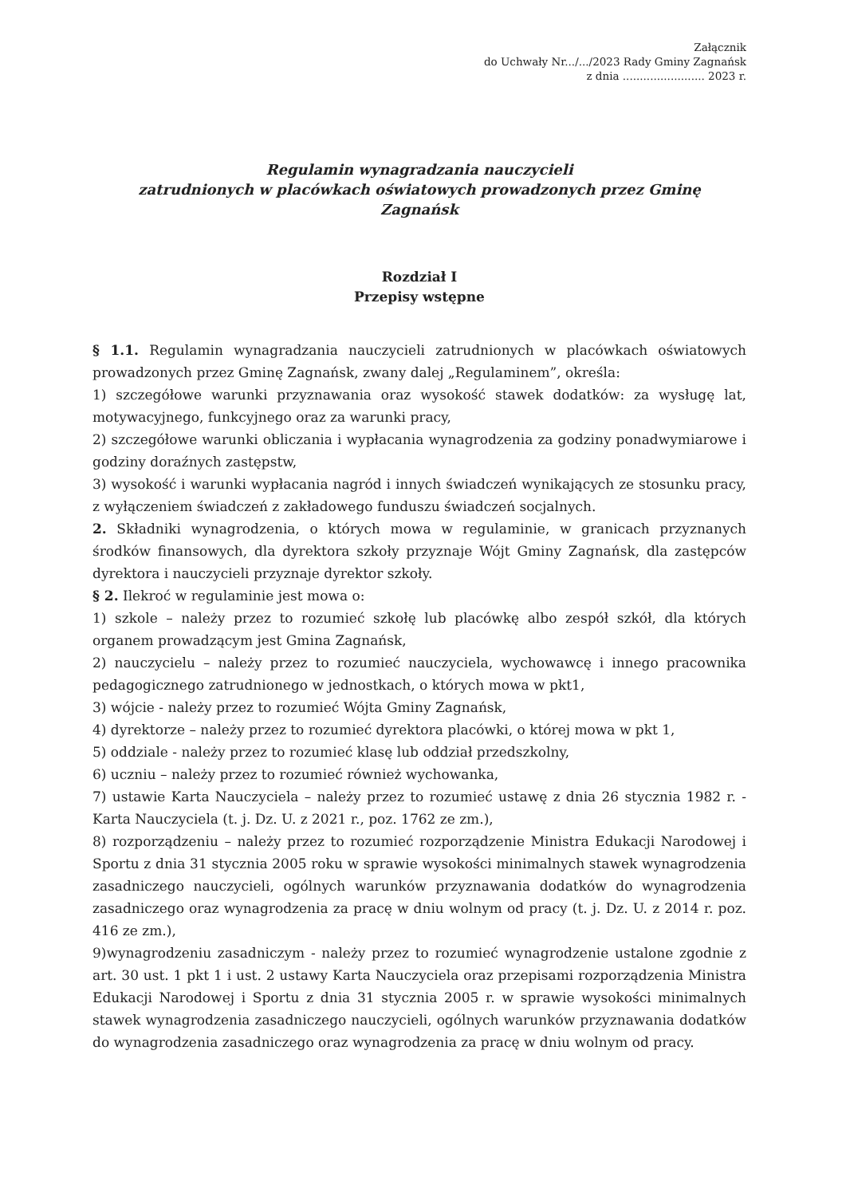Załącznik
do Uchwały Nr.../.../2023 Rady Gminy Zagnańsk
z dnia ........................ 2023 r.
Regulamin wynagradzania nauczycieli
zatrudnionych w placówkach oświatowych prowadzonych przez Gminę
Zagnańsk
Rozdział I
Przepisy wstępne
§ 1.1. Regulamin wynagradzania nauczycieli zatrudnionych w placówkach oświatowych prowadzonych przez Gminę Zagnańsk, zwany dalej „Regulaminem”, określa:
1) szczegółowe warunki przyznawania oraz wysokość stawek dodatków: za wysługę lat, motywacyjnego, funkcyjnego oraz za warunki pracy,
2) szczegółowe warunki obliczania i wypłacania wynagrodzenia za godziny ponadwymiarowe i godziny doraźnych zastępstw,
3) wysokość i warunki wypłacania nagród i innych świadczeń wynikających ze stosunku pracy, z wyłączeniem świadczeń z zakładowego funduszu świadczeń socjalnych.
2. Składniki wynagrodzenia, o których mowa w regulaminie, w granicach przyznanych środków finansowych, dla dyrektora szkoły przyznaje Wójt Gminy Zagnańsk, dla zastępców dyrektora i nauczycieli przyznaje dyrektor szkoły.
§ 2. Ilekroć w regulaminie jest mowa o:
1) szkole – należy przez to rozumieć szkołę lub placówkę albo zespół szkół, dla których organem prowadzącym jest Gmina Zagnańsk,
2) nauczycielu – należy przez to rozumieć nauczyciela, wychowawcę i innego pracownika pedagogicznego zatrudnionego w jednostkach, o których mowa w pkt1,
3) wójcie - należy przez to rozumieć Wójta Gminy Zagnańsk,
4) dyrektorze – należy przez to rozumieć dyrektora placówki, o której mowa w pkt 1,
5) oddziale - należy przez to rozumieć klasę lub oddział przedszkolny,
6) uczniu – należy przez to rozumieć również wychowanka,
7) ustawie Karta Nauczyciela – należy przez to rozumieć ustawę z dnia 26 stycznia 1982 r. - Karta Nauczyciela (t. j. Dz. U. z 2021 r., poz. 1762 ze zm.),
8) rozporządzeniu – należy przez to rozumieć rozporządzenie Ministra Edukacji Narodowej i Sportu z dnia 31 stycznia 2005 roku w sprawie wysokości minimalnych stawek wynagrodzenia zasadniczego nauczycieli, ogólnych warunków przyznawania dodatków do wynagrodzenia zasadniczego oraz wynagrodzenia za pracę w dniu wolnym od pracy (t. j. Dz. U. z 2014 r. poz. 416 ze zm.),
9)wynagrodzeniu zasadniczym - należy przez to rozumieć wynagrodzenie ustalone zgodnie z art. 30 ust. 1 pkt 1 i ust. 2 ustawy Karta Nauczyciela oraz przepisami rozporządzenia Ministra Edukacji Narodowej i Sportu z dnia 31 stycznia 2005 r. w sprawie wysokości minimalnych stawek wynagrodzenia zasadniczego nauczycieli, ogólnych warunków przyznawania dodatków do wynagrodzenia zasadniczego oraz wynagrodzenia za pracę w dniu wolnym od pracy.